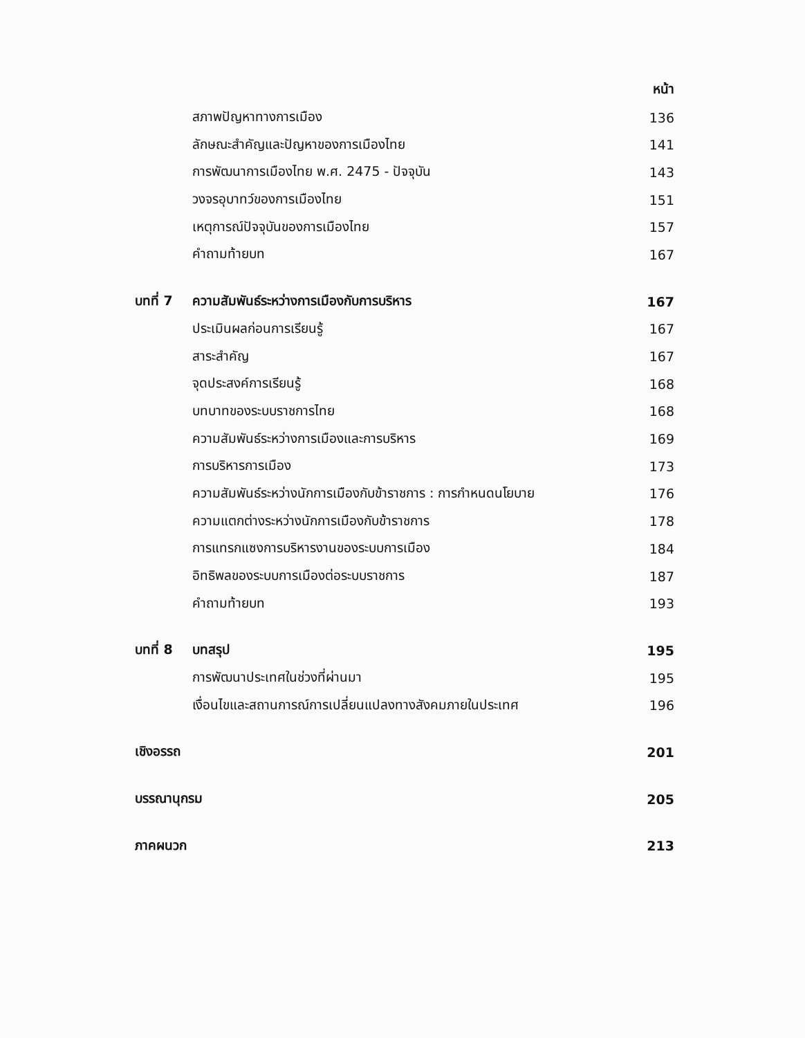หน้า
สภาพปัญหาทางการเมือง 136
ลักษณะสำคัญและปัญหาของการเมืองไทย 141
การพัฒนาการเมืองไทย พ.ศ. 2475 - ปัจจุบัน 143
วงจรอุบาทว์ของการเมืองไทย 151
เหตุการณ์ปัจจุบันของการเมืองไทย 157
คำถามท้ายบท 167
บทที่ 7 ความสัมพันธ์ระหว่างการเมืองกับการบริหาร 167
ประเมินผลก่อนการเรียนรู้ 167
สาระสำคัญ 167
จุดประสงค์การเรียนรู้ 168
บทบาทของระบบราชการไทย 168
ความสัมพันธ์ระหว่างการเมืองและการบริหาร 169
การบริหารการเมือง 173
ความสัมพันธ์ระหว่างนักการเมืองกับข้าราชการ : การกำหนดนโยบาย 176
ความแตกต่างระหว่างนักการเมืองกับข้าราชการ 178
การแทรกแซงการบริหารงานของระบบการเมือง 184
อิทธิพลของระบบการเมืองต่อระบบราชการ 187
คำถามท้ายบท 193
บทที่ 8 บทสรุป 195
การพัฒนาประเทศในช่วงที่ผ่านมา 195
เงื่อนไขและสถานการณ์การเปลี่ยนแปลงทางสังคมภายในประเทศ 196
เชิงอรรถ 201
บรรณานุกรม 205
ภาคผนวก 213